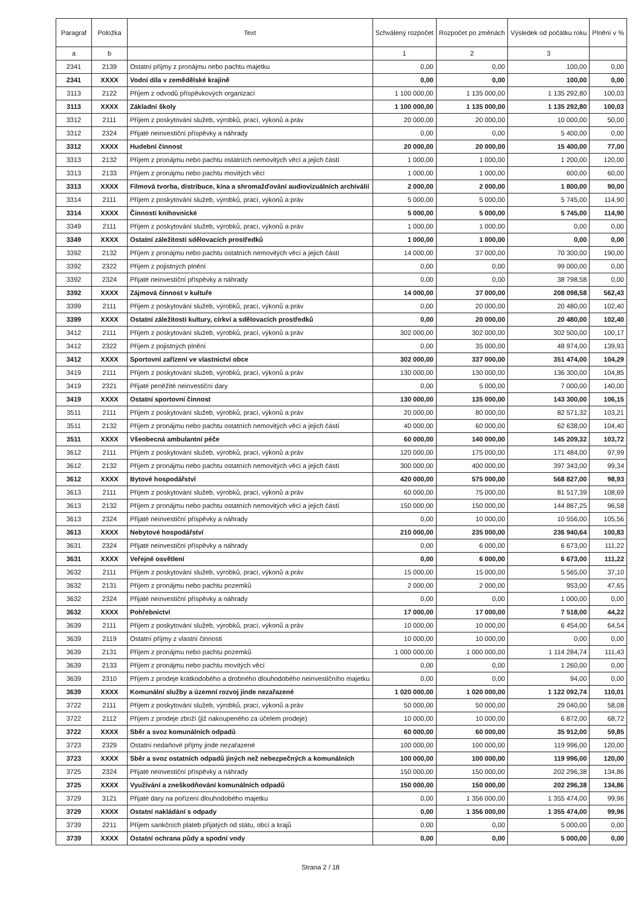| Paragraf | Položka | Text | Schválený rozpočet | Rozpočet po změnách | Výsledek od počátku roku | Plnění v % |
| --- | --- | --- | --- | --- | --- | --- |
| a | b | | 1 | 2 | 3 | |
| 2341 | 2139 | Ostatní příjmy z pronájmu nebo pachtu majetku | 0,00 | 0,00 | 100,00 | 0,00 |
| 2341 | XXXX | Vodní díla v zemědělské krajině | 0,00 | 0,00 | 100,00 | 0,00 |
| 3113 | 2122 | Příjem z odvodů příspěvkových organizací | 1 100 000,00 | 1 135 000,00 | 1 135 292,80 | 100,03 |
| 3113 | XXXX | Základní školy | 1 100 000,00 | 1 135 000,00 | 1 135 292,80 | 100,03 |
| 3312 | 2111 | Příjem z poskytování služeb, výrobků, prací, výkonů a práv | 20 000,00 | 20 000,00 | 10 000,00 | 50,00 |
| 3312 | 2324 | Přijaté neinvestiční příspěvky a náhrady | 0,00 | 0,00 | 5 400,00 | 0,00 |
| 3312 | XXXX | Hudební činnost | 20 000,00 | 20 000,00 | 15 400,00 | 77,00 |
| 3313 | 2132 | Příjem z pronájmu nebo pachtu ostatních nemovitých věcí a jejich částí | 1 000,00 | 1 000,00 | 1 200,00 | 120,00 |
| 3313 | 2133 | Příjem z pronájmu nebo pachtu movitých věcí | 1 000,00 | 1 000,00 | 600,00 | 60,00 |
| 3313 | XXXX | Filmová tvorba, distribuce, kina a shromažďování audiovizuálních archiválií | 2 000,00 | 2 000,00 | 1 800,00 | 90,00 |
| 3314 | 2111 | Příjem z poskytování služeb, výrobků, prací, výkonů a práv | 5 000,00 | 5 000,00 | 5 745,00 | 114,90 |
| 3314 | XXXX | Činnosti knihovnické | 5 000,00 | 5 000,00 | 5 745,00 | 114,90 |
| 3349 | 2111 | Příjem z poskytování služeb, výrobků, prací, výkonů a práv | 1 000,00 | 1 000,00 | 0,00 | 0,00 |
| 3349 | XXXX | Ostatní záležitosti sdělovacích prostředků | 1 000,00 | 1 000,00 | 0,00 | 0,00 |
| 3392 | 2132 | Příjem z pronájmu nebo pachtu ostatních nemovitých věcí a jejich částí | 14 000,00 | 37 000,00 | 70 300,00 | 190,00 |
| 3392 | 2322 | Příjem z pojistných plnění | 0,00 | 0,00 | 99 000,00 | 0,00 |
| 3392 | 2324 | Přijaté neinvestiční příspěvky a náhrady | 0,00 | 0,00 | 38 798,58 | 0,00 |
| 3392 | XXXX | Zájmová činnost v kultuře | 14 000,00 | 37 000,00 | 208 098,58 | 562,43 |
| 3399 | 2111 | Příjem z poskytování služeb, výrobků, prací, výkonů a práv | 0,00 | 20 000,00 | 20 480,00 | 102,40 |
| 3399 | XXXX | Ostatní záležitosti kultury, církví a sdělovacích prostředků | 0,00 | 20 000,00 | 20 480,00 | 102,40 |
| 3412 | 2111 | Příjem z poskytování služeb, výrobků, prací, výkonů a práv | 302 000,00 | 302 000,00 | 302 500,00 | 100,17 |
| 3412 | 2322 | Příjem z pojistných plnění | 0,00 | 35 000,00 | 48 974,00 | 139,93 |
| 3412 | XXXX | Sportovní zařízení ve vlastnictví obce | 302 000,00 | 337 000,00 | 351 474,00 | 104,29 |
| 3419 | 2111 | Příjem z poskytování služeb, výrobků, prací, výkonů a práv | 130 000,00 | 130 000,00 | 136 300,00 | 104,85 |
| 3419 | 2321 | Přijaté peněžité neinvestiční dary | 0,00 | 5 000,00 | 7 000,00 | 140,00 |
| 3419 | XXXX | Ostatní sportovní činnost | 130 000,00 | 135 000,00 | 143 300,00 | 106,15 |
| 3511 | 2111 | Příjem z poskytování služeb, výrobků, prací, výkonů a práv | 20 000,00 | 80 000,00 | 82 571,32 | 103,21 |
| 3511 | 2132 | Příjem z pronájmu nebo pachtu ostatních nemovitých věcí a jejich částí | 40 000,00 | 60 000,00 | 62 638,00 | 104,40 |
| 3511 | XXXX | Všeobecná ambulantní péče | 60 000,00 | 140 000,00 | 145 209,32 | 103,72 |
| 3612 | 2111 | Příjem z poskytování služeb, výrobků, prací, výkonů a práv | 120 000,00 | 175 000,00 | 171 484,00 | 97,99 |
| 3612 | 2132 | Příjem z pronájmu nebo pachtu ostatních nemovitých věcí a jejich částí | 300 000,00 | 400 000,00 | 397 343,00 | 99,34 |
| 3612 | XXXX | Bytové hospodářství | 420 000,00 | 575 000,00 | 568 827,00 | 98,93 |
| 3613 | 2111 | Příjem z poskytování služeb, výrobků, prací, výkonů a práv | 60 000,00 | 75 000,00 | 81 517,39 | 108,69 |
| 3613 | 2132 | Příjem z pronájmu nebo pachtu ostatních nemovitých věcí a jejich částí | 150 000,00 | 150 000,00 | 144 867,25 | 96,58 |
| 3613 | 2324 | Přijaté neinvestiční příspěvky a náhrady | 0,00 | 10 000,00 | 10 556,00 | 105,56 |
| 3613 | XXXX | Nebytové hospodářství | 210 000,00 | 235 000,00 | 236 940,64 | 100,83 |
| 3631 | 2324 | Přijaté neinvestiční příspěvky a náhrady | 0,00 | 6 000,00 | 6 673,00 | 111,22 |
| 3631 | XXXX | Veřejné osvětlení | 0,00 | 6 000,00 | 6 673,00 | 111,22 |
| 3632 | 2111 | Příjem z poskytování služeb, výrobků, prací, výkonů a práv | 15 000,00 | 15 000,00 | 5 565,00 | 37,10 |
| 3632 | 2131 | Příjem z pronájmu nebo pachtu pozemků | 2 000,00 | 2 000,00 | 953,00 | 47,65 |
| 3632 | 2324 | Přijaté neinvestiční příspěvky a náhrady | 0,00 | 0,00 | 1 000,00 | 0,00 |
| 3632 | XXXX | Pohřebnictví | 17 000,00 | 17 000,00 | 7 518,00 | 44,22 |
| 3639 | 2111 | Příjem z poskytování služeb, výrobků, prací, výkonů a práv | 10 000,00 | 10 000,00 | 6 454,00 | 64,54 |
| 3639 | 2119 | Ostatní příjmy z vlastní činnosti | 10 000,00 | 10 000,00 | 0,00 | 0,00 |
| 3639 | 2131 | Příjem z pronájmu nebo pachtu pozemků | 1 000 000,00 | 1 000 000,00 | 1 114 284,74 | 111,43 |
| 3639 | 2133 | Příjem z pronájmu nebo pachtu movitých věcí | 0,00 | 0,00 | 1 260,00 | 0,00 |
| 3639 | 2310 | Příjem z prodeje krátkodobého a drobného dlouhodobého neinvestičního majetku | 0,00 | 0,00 | 94,00 | 0,00 |
| 3639 | XXXX | Komunální služby a územní rozvoj jinde nezařazené | 1 020 000,00 | 1 020 000,00 | 1 122 092,74 | 110,01 |
| 3722 | 2111 | Příjem z poskytování služeb, výrobků, prací, výkonů a práv | 50 000,00 | 50 000,00 | 29 040,00 | 58,08 |
| 3722 | 2112 | Příjem z prodeje zboží (již nakoupeného za účelem prodeje) | 10 000,00 | 10 000,00 | 6 872,00 | 68,72 |
| 3722 | XXXX | Sběr a svoz komunálních odpadů | 60 000,00 | 60 000,00 | 35 912,00 | 59,85 |
| 3723 | 2329 | Ostatní nedaňové příjmy jinde nezařazené | 100 000,00 | 100 000,00 | 119 996,00 | 120,00 |
| 3723 | XXXX | Sběr a svoz ostatních odpadů jiných než nebezpečných a komunálních | 100 000,00 | 100 000,00 | 119 996,00 | 120,00 |
| 3725 | 2324 | Přijaté neinvestiční příspěvky a náhrady | 150 000,00 | 150 000,00 | 202 296,38 | 134,86 |
| 3725 | XXXX | Využívání a zneškodňování komunálních odpadů | 150 000,00 | 150 000,00 | 202 296,38 | 134,86 |
| 3729 | 3121 | Přijaté dary na pořízení dlouhodobého majetku | 0,00 | 1 356 000,00 | 1 355 474,00 | 99,96 |
| 3729 | XXXX | Ostatní nakládání s odpady | 0,00 | 1 356 000,00 | 1 355 474,00 | 99,96 |
| 3739 | 2211 | Příjem sankčních plateb přijatých od státu, obcí a krajů | 0,00 | 0,00 | 5 000,00 | 0,00 |
| 3739 | XXXX | Ostatní ochrana půdy a spodní vody | 0,00 | 0,00 | 5 000,00 | 0,00 |
Strana 2 / 18